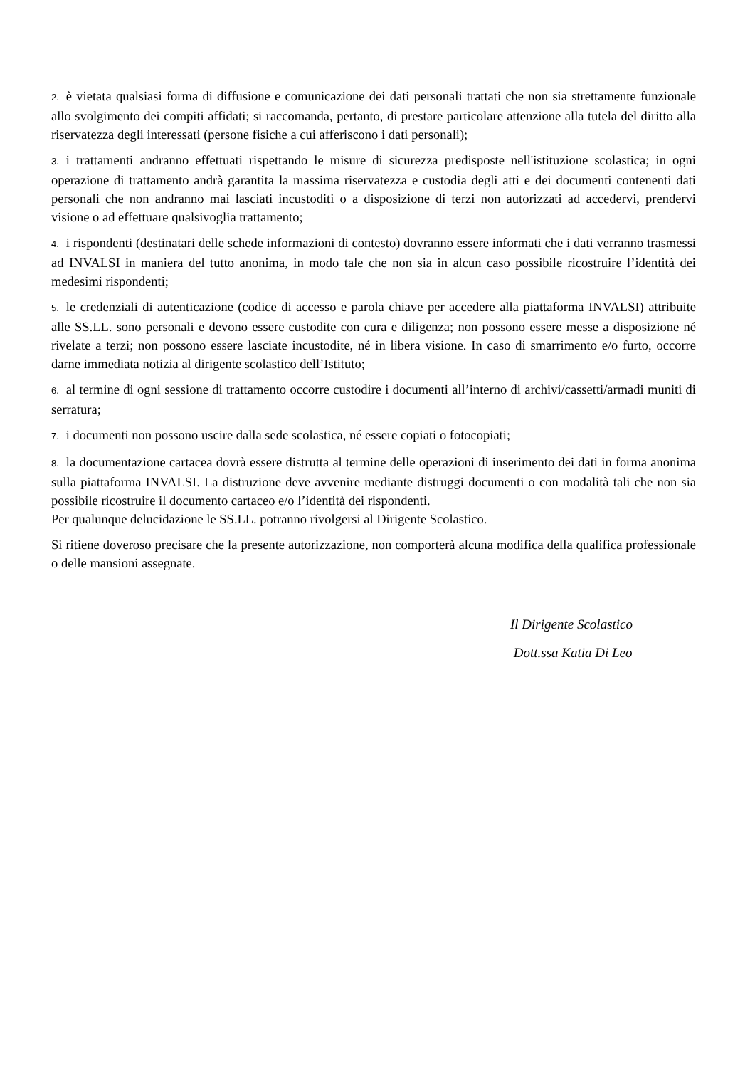2. è vietata qualsiasi forma di diffusione e comunicazione dei dati personali trattati che non sia strettamente funzionale allo svolgimento dei compiti affidati; si raccomanda, pertanto, di prestare particolare attenzione alla tutela del diritto alla riservatezza degli interessati (persone fisiche a cui afferiscono i dati personali);
3. i trattamenti andranno effettuati rispettando le misure di sicurezza predisposte nell'istituzione scolastica; in ogni operazione di trattamento andrà garantita la massima riservatezza e custodia degli atti e dei documenti contenenti dati personali che non andranno mai lasciati incustoditi o a disposizione di terzi non autorizzati ad accedervi, prendervi visione o ad effettuare qualsivoglia trattamento;
4. i rispondenti (destinatari delle schede informazioni di contesto) dovranno essere informati che i dati verranno trasmessi ad INVALSI in maniera del tutto anonima, in modo tale che non sia in alcun caso possibile ricostruire l’identità dei medesimi rispondenti;
5. le credenziali di autenticazione (codice di accesso e parola chiave per accedere alla piattaforma INVALSI) attribuite alle SS.LL. sono personali e devono essere custodite con cura e diligenza; non possono essere messe a disposizione né rivelate a terzi; non possono essere lasciate incustodite, né in libera visione. In caso di smarrimento e/o furto, occorre darne immediata notizia al dirigente scolastico dell’Istituto;
6. al termine di ogni sessione di trattamento occorre custodire i documenti all’interno di archivi/cassetti/armadi muniti di serratura;
7. i documenti non possono uscire dalla sede scolastica, né essere copiati o fotocopiati;
8. la documentazione cartacea dovrà essere distrutta al termine delle operazioni di inserimento dei dati in forma anonima sulla piattaforma INVALSI. La distruzione deve avvenire mediante distruggi documenti o con modalità tali che non sia possibile ricostruire il documento cartaceo e/o l’identità dei rispondenti.
Per qualunque delucidazione le SS.LL. potranno rivolgersi al Dirigente Scolastico.
Si ritiene doveroso precisare che la presente autorizzazione, non comporterà alcuna modifica della qualifica professionale o delle mansioni assegnate.
Il Dirigente Scolastico
Dott.ssa Katia Di Leo